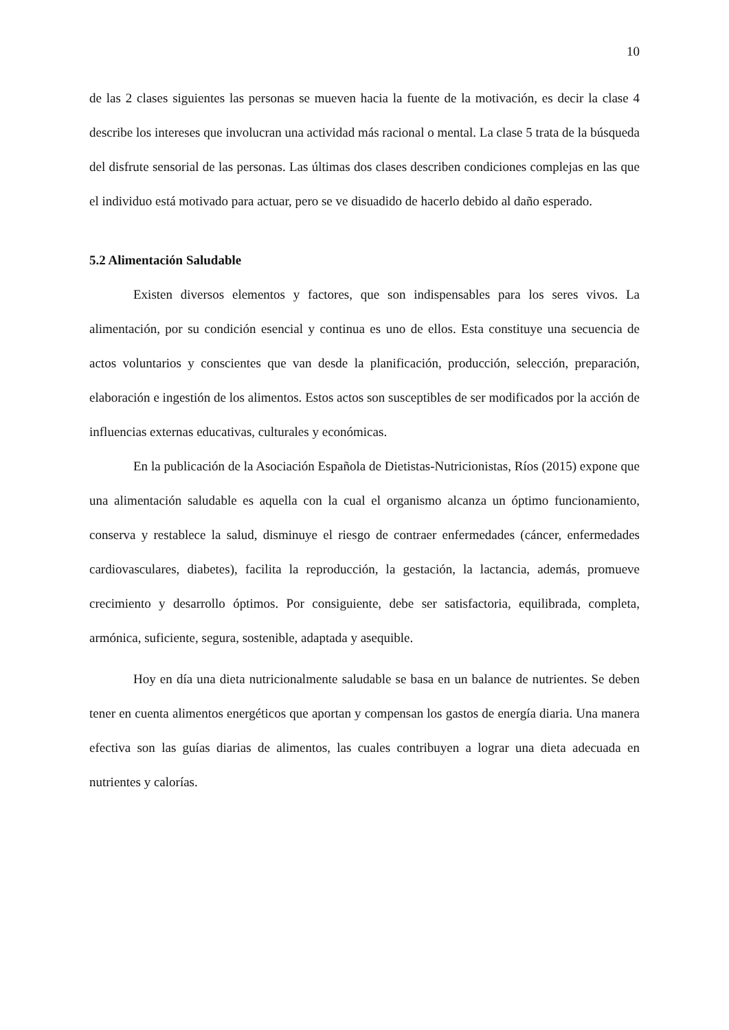10
de las 2 clases siguientes las personas se mueven hacia la fuente de la motivación, es decir la clase 4 describe los intereses que involucran una actividad más racional o mental. La clase 5 trata de la búsqueda del disfrute sensorial de las personas. Las últimas dos clases describen condiciones complejas en las que el individuo está motivado para actuar, pero se ve disuadido de hacerlo debido al daño esperado.
5.2 Alimentación Saludable
Existen diversos elementos y factores, que son indispensables para los seres vivos. La alimentación, por su condición esencial y continua es uno de ellos. Esta constituye una secuencia de actos voluntarios y conscientes que van desde la planificación, producción, selección, preparación, elaboración e ingestión de los alimentos. Estos actos son susceptibles de ser modificados por la acción de influencias externas educativas, culturales y económicas.
En la publicación de la Asociación Española de Dietistas-Nutricionistas, Ríos (2015) expone que una alimentación saludable es aquella con la cual el organismo alcanza un óptimo funcionamiento, conserva y restablece la salud, disminuye el riesgo de contraer enfermedades (cáncer, enfermedades cardiovasculares, diabetes), facilita la reproducción, la gestación, la lactancia, además, promueve crecimiento y desarrollo óptimos. Por consiguiente, debe ser satisfactoria, equilibrada, completa, armónica, suficiente, segura, sostenible, adaptada y asequible.
Hoy en día una dieta nutricionalmente saludable se basa en un balance de nutrientes. Se deben tener en cuenta alimentos energéticos que aportan y compensan los gastos de energía diaria. Una manera efectiva son las guías diarias de alimentos, las cuales contribuyen a lograr una dieta adecuada en nutrientes y calorías.